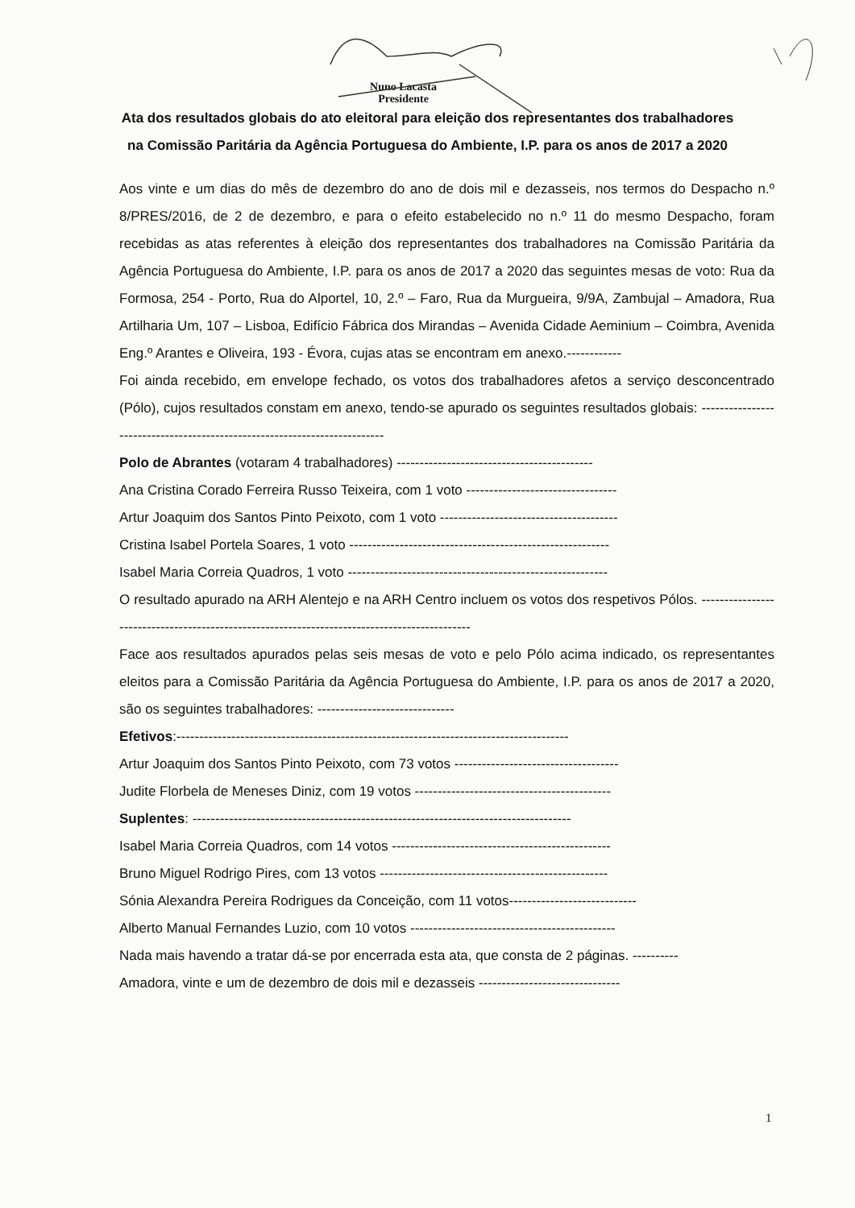Nuno Lacasta
Presidente
Ata dos resultados globais do ato eleitoral para eleição dos representantes dos trabalhadores na Comissão Paritária da Agência Portuguesa do Ambiente, I.P. para os anos de 2017 a 2020
Aos vinte e um dias do mês de dezembro do ano de dois mil e dezasseis, nos termos do Despacho n.º 8/PRES/2016, de 2 de dezembro, e para o efeito estabelecido no n.º 11 do mesmo Despacho, foram recebidas as atas referentes à eleição dos representantes dos trabalhadores na Comissão Paritária da Agência Portuguesa do Ambiente, I.P. para os anos de 2017 a 2020 das seguintes mesas de voto: Rua da Formosa, 254 - Porto, Rua do Alportel, 10, 2.º – Faro, Rua da Murgueira, 9/9A, Zambujal – Amadora, Rua Artilharia Um, 107 – Lisboa, Edifício Fábrica dos Mirandas – Avenida Cidade Aeminium – Coimbra, Avenida Eng.º Arantes e Oliveira, 193 - Évora, cujas atas se encontram em anexo.------------
Foi ainda recebido, em envelope fechado, os votos dos trabalhadores afetos a serviço desconcentrado (Pólo), cujos resultados constam em anexo, tendo-se apurado os seguintes resultados globais: --------------------------------------------------------------------------
Polo de Abrantes (votaram 4 trabalhadores) -------------------------------------------
Ana Cristina Corado Ferreira Russo Teixeira, com 1 voto ---------------------------------
Artur Joaquim dos Santos Pinto Peixoto, com 1 voto ---------------------------------------
Cristina Isabel Portela Soares, 1 voto ---------------------------------------------------------
Isabel Maria Correia Quadros, 1 voto ---------------------------------------------------------
O resultado apurado na ARH Alentejo e na ARH Centro incluem os votos dos respetivos Pólos. ---------------------------------------------------------------------------------------------
Face aos resultados apurados pelas seis mesas de voto e pelo Pólo acima indicado, os representantes eleitos para a Comissão Paritária da Agência Portuguesa do Ambiente, I.P. para os anos de 2017 a 2020, são os seguintes trabalhadores: ------------------------------
Efetivos:--------------------------------------------------------------------------------------
Artur Joaquim dos Santos Pinto Peixoto, com 73 votos ------------------------------------
Judite Florbela de Meneses Diniz, com 19 votos -------------------------------------------
Suplentes: -----------------------------------------------------------------------------------
Isabel Maria Correia Quadros, com 14 votos ------------------------------------------------
Bruno Miguel Rodrigo Pires, com 13 votos --------------------------------------------------
Sónia Alexandra Pereira Rodrigues da Conceição, com 11 votos----------------------------
Alberto Manual Fernandes Luzio, com 10 votos ---------------------------------------------
Nada mais havendo a tratar dá-se por encerrada esta ata, que consta de 2 páginas. ----------
Amadora, vinte e um de dezembro de dois mil e dezasseis -------------------------------
1